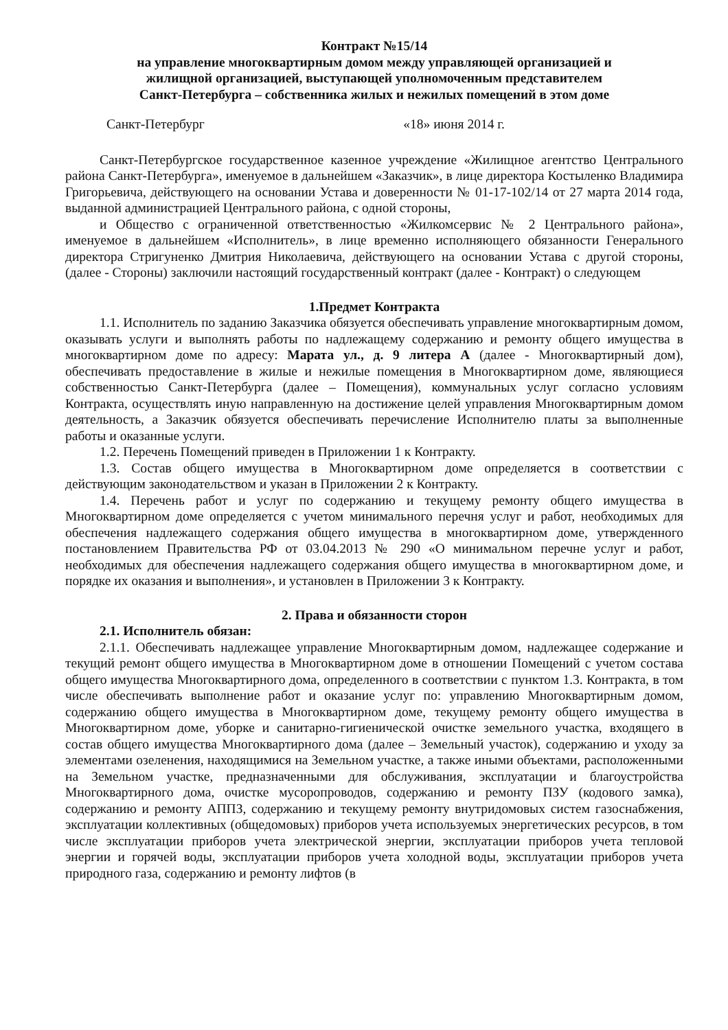Контракт №15/14
на управление многоквартирным домом между управляющей организацией и
жилищной организацией, выступающей уполномоченным представителем
Санкт-Петербурга – собственника жилых и нежилых помещений в этом доме
Санкт-Петербург «18» июня 2014 г.
Санкт-Петербургское государственное казенное учреждение «Жилищное агентство Центрального района Санкт-Петербурга», именуемое в дальнейшем «Заказчик», в лице директора Костыленко Владимира Григорьевича, действующего на основании Устава и доверенности № 01-17-102/14 от 27 марта 2014 года, выданной администрацией Центрального района, с одной стороны,
и Общество с ограниченной ответственностью «Жилкомсервис № 2 Центрального района», именуемое в дальнейшем «Исполнитель», в лице временно исполняющего обязанности Генерального директора Стригуненко Дмитрия Николаевича, действующего на основании Устава с другой стороны, (далее - Стороны) заключили настоящий государственный контракт (далее - Контракт) о следующем
1.Предмет Контракта
1.1. Исполнитель по заданию Заказчика обязуется обеспечивать управление многоквартирным домом, оказывать услуги и выполнять работы по надлежащему содержанию и ремонту общего имущества в многоквартирном доме по адресу: Марата ул., д. 9 литера А (далее - Многоквартирный дом), обеспечивать предоставление в жилые и нежилые помещения в Многоквартирном доме, являющиеся собственностью Санкт-Петербурга (далее – Помещения), коммунальных услуг согласно условиям Контракта, осуществлять иную направленную на достижение целей управления Многоквартирным домом деятельность, а Заказчик обязуется обеспечивать перечисление Исполнителю платы за выполненные работы и оказанные услуги.
1.2. Перечень Помещений приведен в Приложении 1 к Контракту.
1.3. Состав общего имущества в Многоквартирном доме определяется в соответствии с действующим законодательством и указан в Приложении 2 к Контракту.
1.4. Перечень работ и услуг по содержанию и текущему ремонту общего имущества в Многоквартирном доме определяется с учетом минимального перечня услуг и работ, необходимых для обеспечения надлежащего содержания общего имущества в многоквартирном доме, утвержденного постановлением Правительства РФ от 03.04.2013 № 290 «О минимальном перечне услуг и работ, необходимых для обеспечения надлежащего содержания общего имущества в многоквартирном доме, и порядке их оказания и выполнения», и установлен в Приложении 3 к Контракту.
2. Права и обязанности сторон
2.1. Исполнитель обязан:
2.1.1. Обеспечивать надлежащее управление Многоквартирным домом, надлежащее содержание и текущий ремонт общего имущества в Многоквартирном доме в отношении Помещений с учетом состава общего имущества Многоквартирного дома, определенного в соответствии с пунктом 1.3. Контракта, в том числе обеспечивать выполнение работ и оказание услуг по: управлению Многоквартирным домом, содержанию общего имущества в Многоквартирном доме, текущему ремонту общего имущества в Многоквартирном доме, уборке и санитарно-гигиенической очистке земельного участка, входящего в состав общего имущества Многоквартирного дома (далее – Земельный участок), содержанию и уходу за элементами озеленения, находящимися на Земельном участке, а также иными объектами, расположенными на Земельном участке, предназначенными для обслуживания, эксплуатации и благоустройства Многоквартирного дома, очистке мусоропроводов, содержанию и ремонту ПЗУ (кодового замка), содержанию и ремонту АППЗ, содержанию и текущему ремонту внутридомовых систем газоснабжения, эксплуатации коллективных (общедомовых) приборов учета используемых энергетических ресурсов, в том числе эксплуатации приборов учета электрической энергии, эксплуатации приборов учета тепловой энергии и горячей воды, эксплуатации приборов учета холодной воды, эксплуатации приборов учета природного газа, содержанию и ремонту лифтов (в